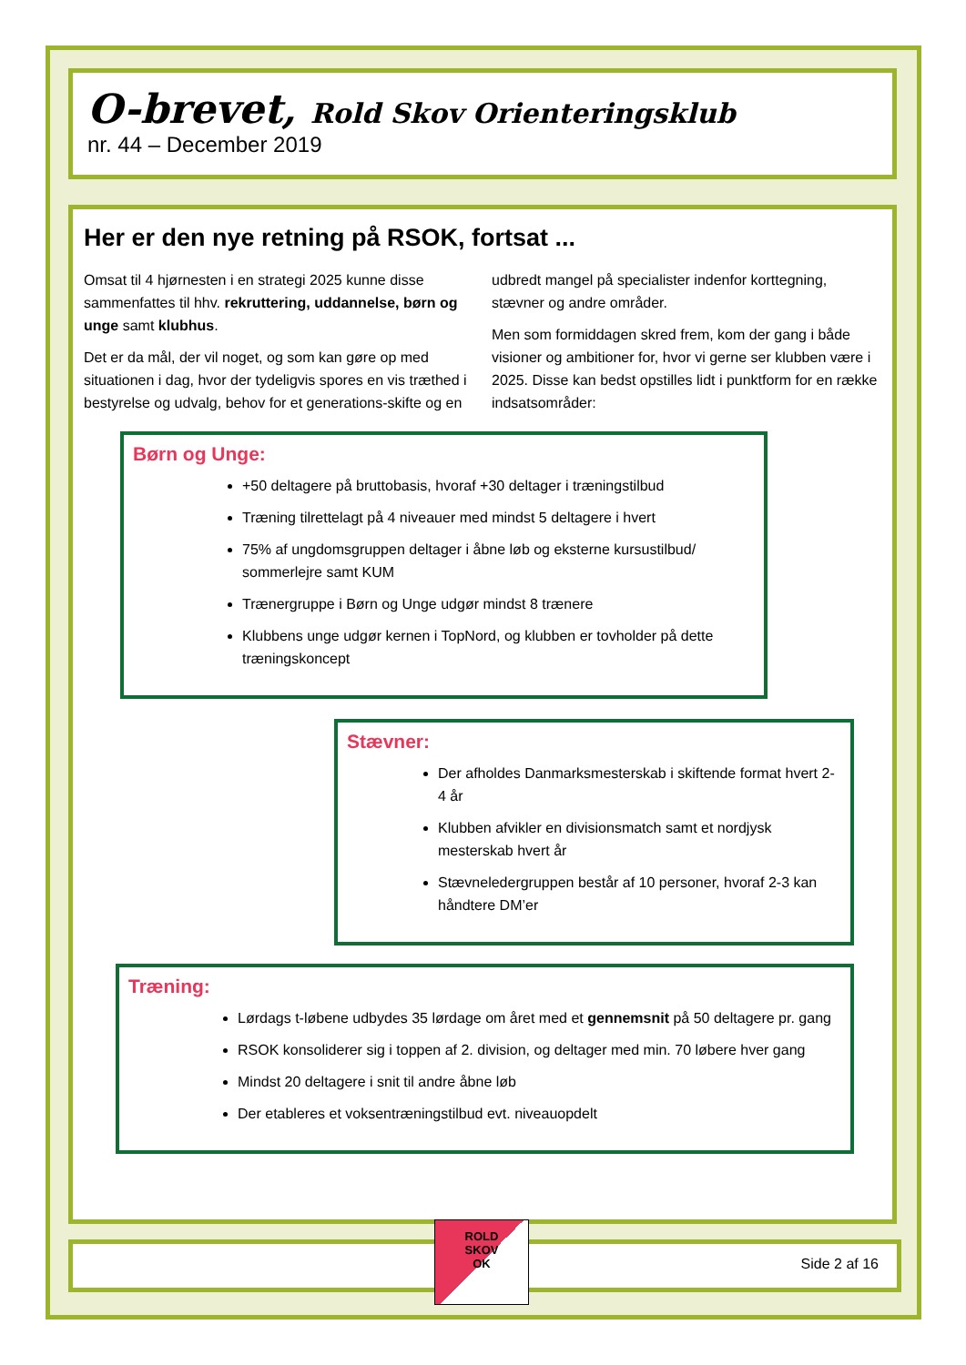O-brevet, Rold Skov Orienteringsklub
nr. 44 – December 2019
Her er den nye retning på RSOK, fortsat ...
Omsat til 4 hjørnesten i en strategi 2025 kunne disse sammenfattes til hhv. rekruttering, uddannelse, børn og unge samt klubhus.
Det er da mål, der vil noget, og som kan gøre op med situationen i dag, hvor der tydeligvis spores en vis træthed i bestyrelse og udvalg, behov for et generations-skifte og en udbredt mangel på specialister indenfor korttegning, stævner og andre områder.
Men som formiddagen skred frem, kom der gang i både visioner og ambitioner for, hvor vi gerne ser klubben være i 2025. Disse kan bedst opstilles lidt i punktform for en række indsatsområder:
Børn og Unge:
+50 deltagere på bruttobasis, hvoraf +30 deltager i træningstilbud
Træning tilrettelagt på 4 niveauer med mindst 5 deltagere i hvert
75% af ungdomsgruppen deltager i åbne løb og eksterne kursustilbud/ sommerlejre samt KUM
Trænergruppe i Børn og Unge udgør mindst 8 trænere
Klubbens unge udgør kernen i TopNord, og klubben er tovholder på dette træningskoncept
Stævner:
Der afholdes Danmarksmesterskab i skiftende format hvert 2-4 år
Klubben afvikler en divisionsmatch samt et nordjysk mesterskab hvert år
Stævneledergruppen består af 10 personer, hvoraf 2-3 kan håndtere DM’er
Træning:
Lørdags t-løbene udbydes 35 lørdage om året med et gennemsnit på 50 deltagere pr. gang
RSOK konsoliderer sig i toppen af 2. division, og deltager med min. 70 løbere hver gang
Mindst 20 deltagere i snit til andre åbne løb
Der etableres et voksentræningstilbud evt. niveauopdelt
Side 2 af 16
ROLD
SKOV
OK